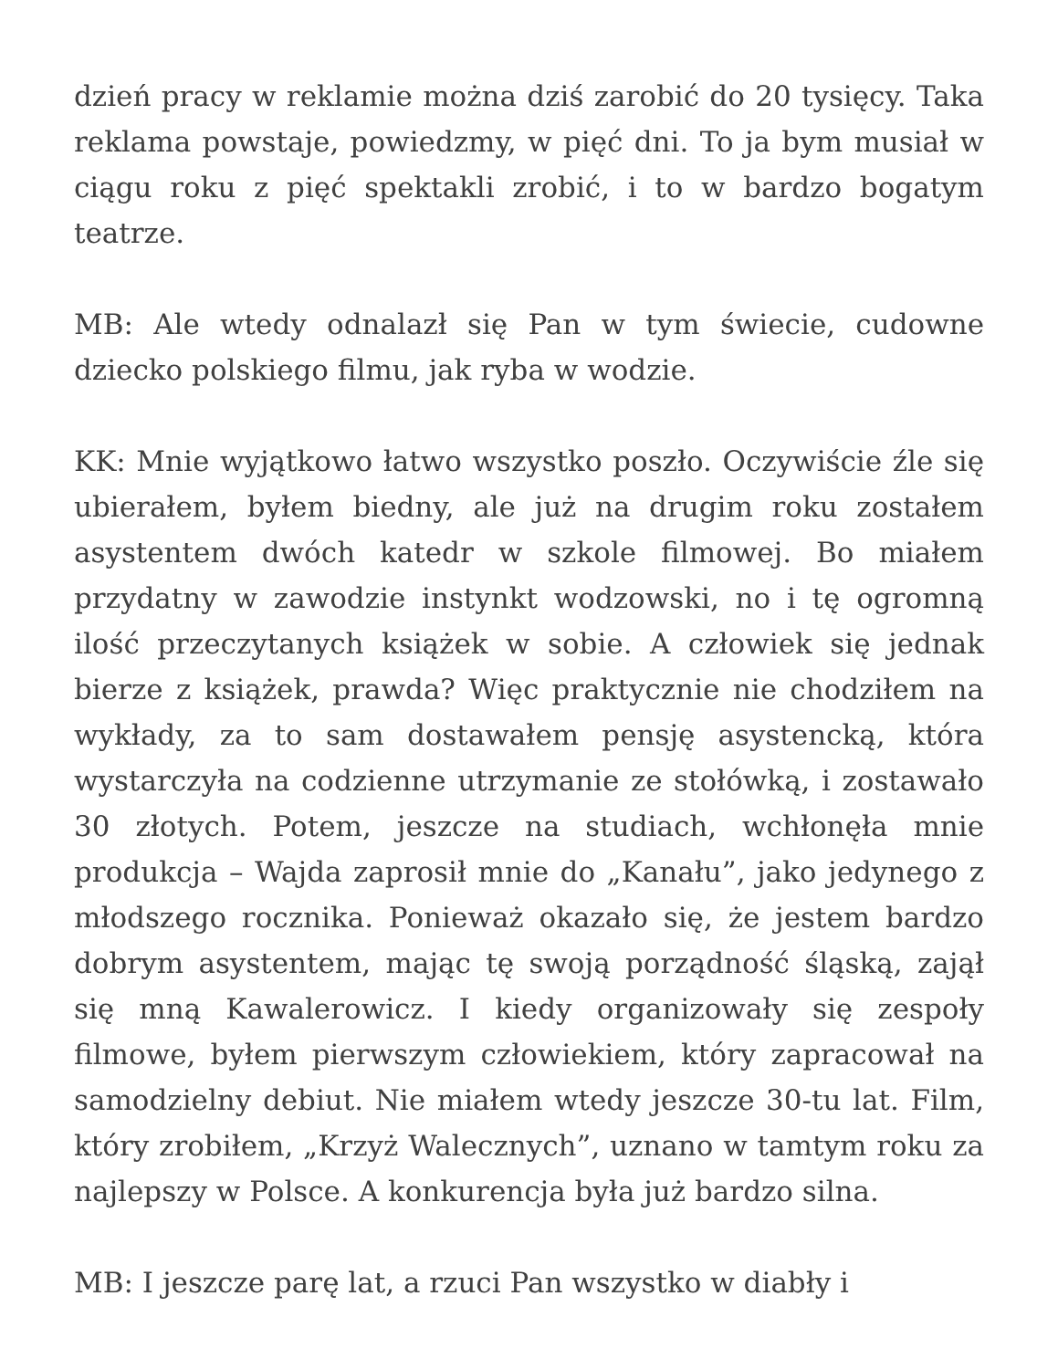dzień pracy w reklamie można dziś zarobić do 20 tysięcy. Taka reklama powstaje, powiedzmy, w pięć dni. To ja bym musiał w ciągu roku z pięć spektakli zrobić, i to w bardzo bogatym teatrze.
MB: Ale wtedy odnalazł się Pan w tym świecie, cudowne dziecko polskiego filmu, jak ryba w wodzie.
KK: Mnie wyjątkowo łatwo wszystko poszło. Oczywiście źle się ubierałem, byłem biedny, ale już na drugim roku zostałem asystentem dwóch katedr w szkole filmowej. Bo miałem przydatny w zawodzie instynkt wodzowski, no i tę ogromną ilość przeczytanych książek w sobie. A człowiek się jednak bierze z książek, prawda? Więc praktycznie nie chodziłem na wykłady, za to sam dostawałem pensję asystencką, która wystarczyła na codzienne utrzymanie ze stołówką, i zostawało 30 złotych. Potem, jeszcze na studiach, wchłonęła mnie produkcja – Wajda zaprosił mnie do „Kanału”, jako jedynego z młodszego rocznika. Ponieważ okazało się, że jestem bardzo dobrym asystentem, mając tę swoją porządność śląską, zajął się mną Kawalerowicz. I kiedy organizowały się zespoły filmowe, byłem pierwszym człowiekiem, który zapracował na samodzielny debiut. Nie miałem wtedy jeszcze 30-tu lat. Film, który zrobiłem, „Krzyż Walecznych”, uznano w tamtym roku za najlepszy w Polsce. A konkurencja była już bardzo silna.
MB: I jeszcze parę lat, a rzuci Pan wszystko w diabły i